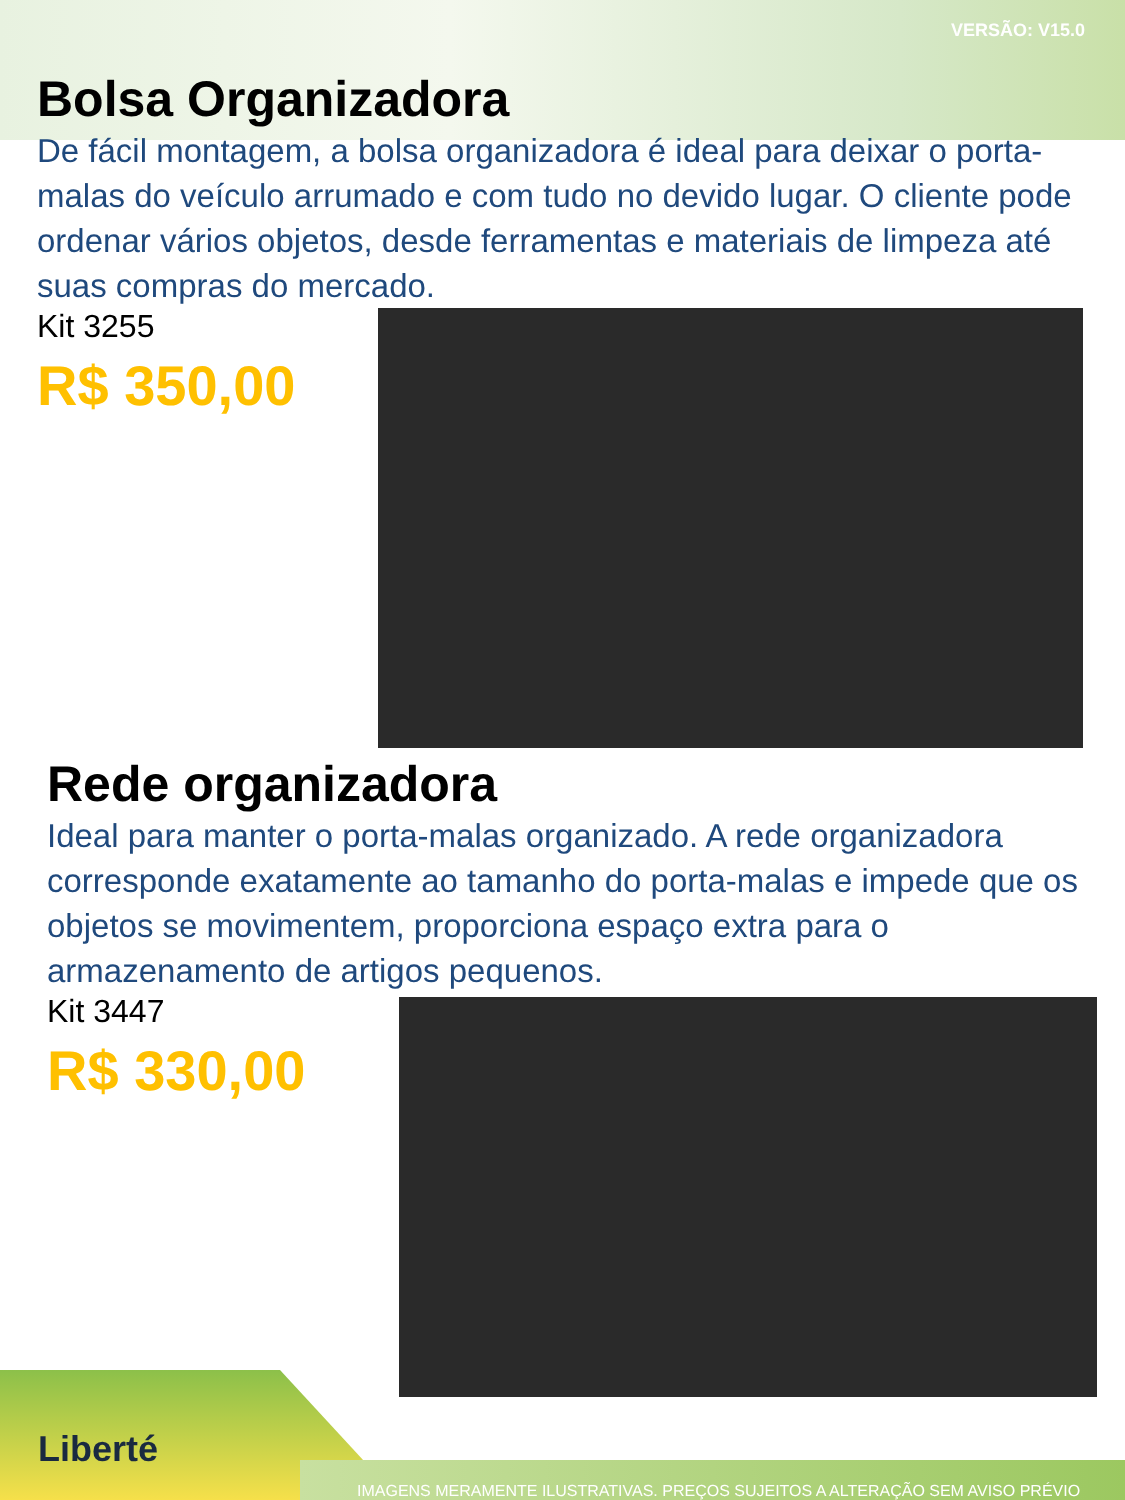VERSÃO: V15.0
Bolsa Organizadora
De fácil montagem, a bolsa organizadora é ideal para deixar o porta-malas do veículo arrumado e com tudo no devido lugar. O cliente pode ordenar vários objetos, desde ferramentas e materiais de limpeza até suas compras do mercado.
Kit 3255
R$ 350,00
Rede organizadora
Ideal para manter o porta-malas organizado. A rede organizadora corresponde exatamente ao tamanho do porta-malas e impede que os objetos se movimentem, proporciona espaço extra para o armazenamento de artigos pequenos.
Kit 3447
R$ 330,00
Liberté
IMAGENS MERAMENTE ILUSTRATIVAS. PREÇOS SUJEITOS A ALTERAÇÃO SEM AVISO PRÉVIO